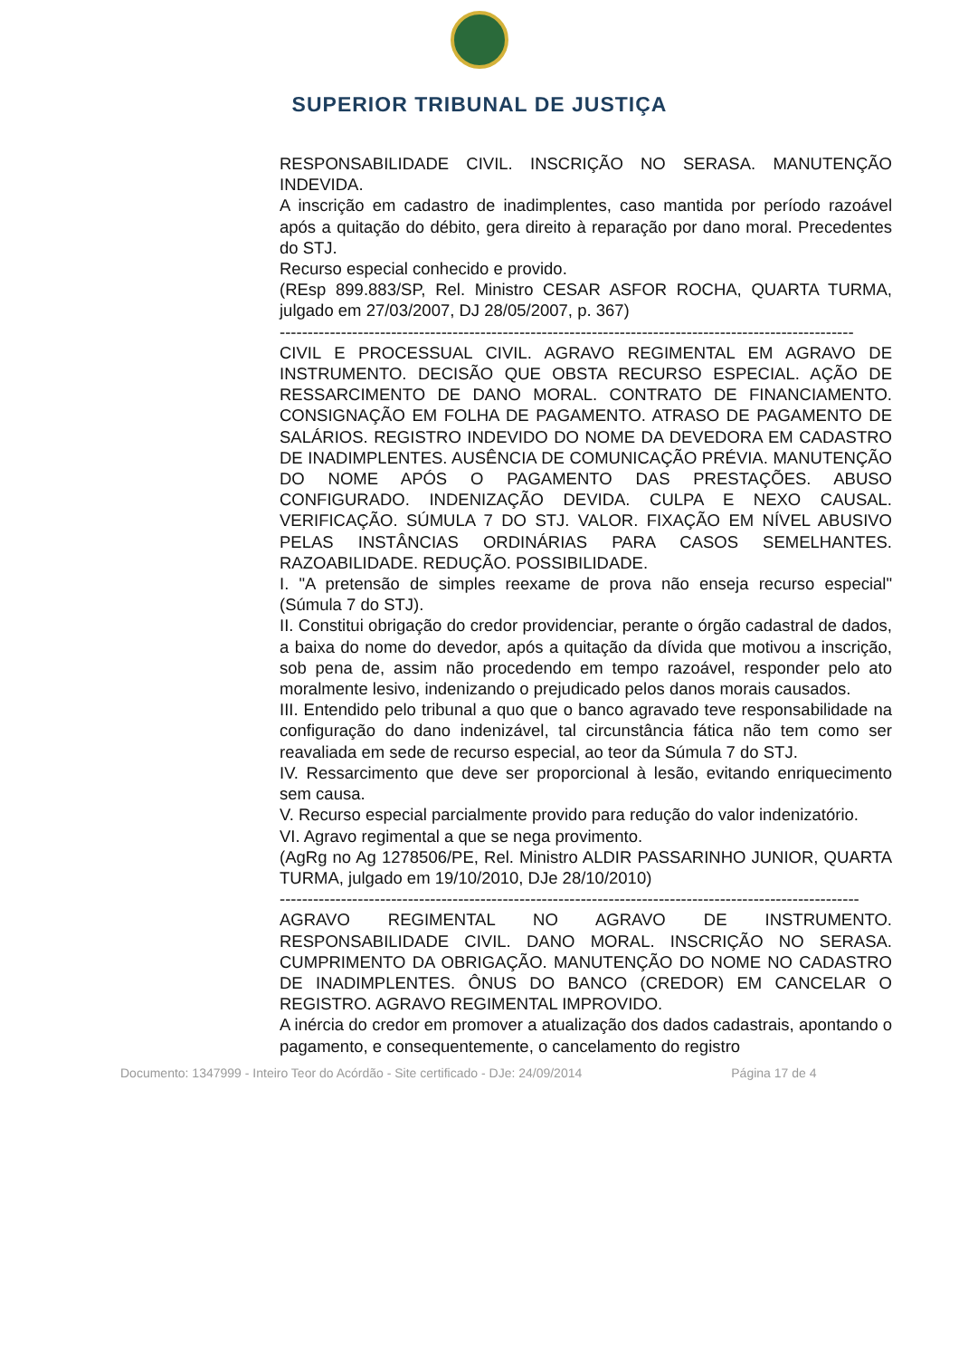SUPERIOR TRIBUNAL DE JUSTIÇA
RESPONSABILIDADE CIVIL. INSCRIÇÃO NO SERASA. MANUTENÇÃO INDEVIDA.
A inscrição em cadastro de inadimplentes, caso mantida por período razoável após a quitação do débito, gera direito à reparação por dano moral. Precedentes do STJ.
Recurso especial conhecido e provido.
(REsp 899.883/SP, Rel. Ministro CESAR ASFOR ROCHA, QUARTA TURMA, julgado em 27/03/2007, DJ 28/05/2007, p. 367)
-------------------------------------------------------------------------------------------------------
CIVIL E PROCESSUAL CIVIL. AGRAVO REGIMENTAL EM AGRAVO DE INSTRUMENTO. DECISÃO QUE OBSTA RECURSO ESPECIAL. AÇÃO DE RESSARCIMENTO DE DANO MORAL. CONTRATO DE FINANCIAMENTO. CONSIGNAÇÃO EM FOLHA DE PAGAMENTO. ATRASO DE PAGAMENTO DE SALÁRIOS. REGISTRO INDEVIDO DO NOME DA DEVEDORA EM CADASTRO DE INADIMPLENTES. AUSÊNCIA DE COMUNICAÇÃO PRÉVIA. MANUTENÇÃO DO NOME APÓS O PAGAMENTO DAS PRESTAÇÕES. ABUSO CONFIGURADO. INDENIZAÇÃO DEVIDA. CULPA E NEXO CAUSAL. VERIFICAÇÃO. SÚMULA 7 DO STJ. VALOR. FIXAÇÃO EM NÍVEL ABUSIVO PELAS INSTÂNCIAS ORDINÁRIAS PARA CASOS SEMELHANTES. RAZOABILIDADE. REDUÇÃO. POSSIBILIDADE.
I. "A pretensão de simples reexame de prova não enseja recurso especial" (Súmula 7 do STJ).
II. Constitui obrigação do credor providenciar, perante o órgão cadastral de dados, a baixa do nome do devedor, após a quitação da dívida que motivou a inscrição, sob pena de, assim não procedendo em tempo razoável, responder pelo ato moralmente lesivo, indenizando o prejudicado pelos danos morais causados.
III. Entendido pelo tribunal a quo que o banco agravado teve responsabilidade na configuração do dano indenizável, tal circunstância fática não tem como ser reavaliada em sede de recurso especial, ao teor da Súmula 7 do STJ.
IV. Ressarcimento que deve ser proporcional à lesão, evitando enriquecimento sem causa.
V. Recurso especial parcialmente provido para redução do valor indenizatório.
VI. Agravo regimental a que se nega provimento.
(AgRg no Ag 1278506/PE, Rel. Ministro ALDIR PASSARINHO JUNIOR, QUARTA TURMA, julgado em 19/10/2010, DJe 28/10/2010)
--------------------------------------------------------------------------------------------------------
AGRAVO REGIMENTAL NO AGRAVO DE INSTRUMENTO. RESPONSABILIDADE CIVIL. DANO MORAL. INSCRIÇÃO NO SERASA. CUMPRIMENTO DA OBRIGAÇÃO. MANUTENÇÃO DO NOME NO CADASTRO DE INADIMPLENTES. ÔNUS DO BANCO (CREDOR) EM CANCELAR O REGISTRO. AGRAVO REGIMENTAL IMPROVIDO.
A inércia do credor em promover a atualização dos dados cadastrais, apontando o pagamento, e consequentemente, o cancelamento do registro
Documento: 1347999 - Inteiro Teor do Acórdão - Site certificado - DJe: 24/09/2014 Página 17 de 4